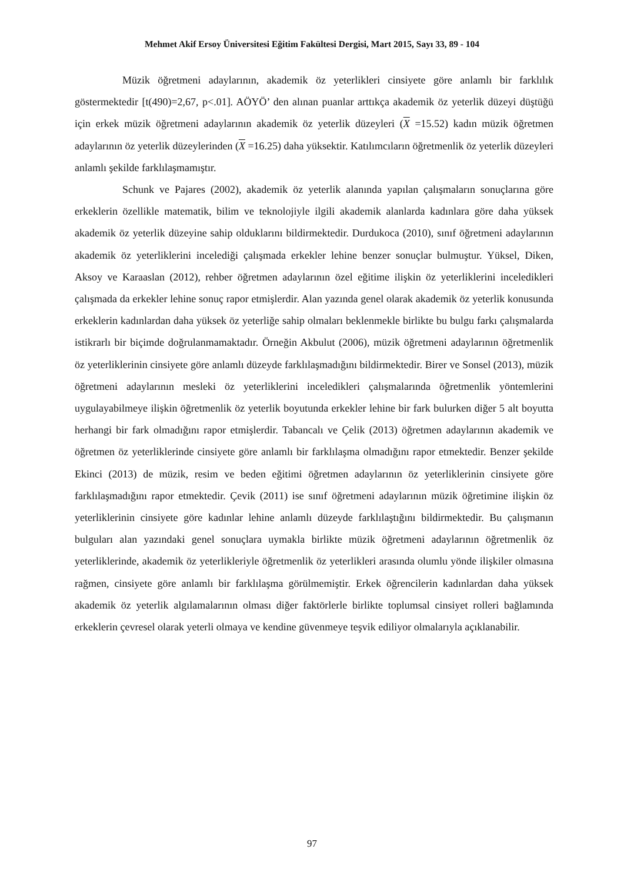Mehmet Akif Ersoy Üniversitesi Eğitim Fakültesi Dergisi, Mart 2015, Sayı 33, 89 - 104
Müzik öğretmeni adaylarının, akademik öz yeterlikleri cinsiyete göre anlamlı bir farklılık göstermektedir [t(490)=2,67, p<.01]. AÖYÖ’ den alınan puanlar arttıkça akademik öz yeterlik düzeyi düştüğü için erkek müzik öğretmeni adaylarının akademik öz yeterlik düzeyleri (X =15.52) kadın müzik öğretmen adaylarının öz yeterlik düzeylerinden (X =16.25) daha yüksektir. Katılımcıların öğretmenlik öz yeterlik düzeyleri anlamlı şekilde farklılaşmamıştır.
Schunk ve Pajares (2002), akademik öz yeterlik alanında yapılan çalışmaların sonuçlarına göre erkeklerin özellikle matematik, bilim ve teknolojiyle ilgili akademik alanlarda kadınlara göre daha yüksek akademik öz yeterlik düzeyine sahip olduklarını bildirmektedir. Durdukoca (2010), sınıf öğretmeni adaylarının akademik öz yeterliklerini incelediği çalışmada erkekler lehine benzer sonuçlar bulmuştur. Yüksel, Diken, Aksoy ve Karaaslan (2012), rehber öğretmen adaylarının özel eğitime ilişkin öz yeterliklerini inceledikleri çalışmada da erkekler lehine sonuç rapor etmişlerdir. Alan yazında genel olarak akademik öz yeterlik konusunda erkeklerin kadınlardan daha yüksek öz yeterliğe sahip olmaları beklenmekle birlikte bu bulgu farkı çalışmalarda istikrarlı bir biçimde doğrulanmamaktadır. Örneğin Akbulut (2006), müzik öğretmeni adaylarının öğretmenlik öz yeterliklerinin cinsiyete göre anlamlı düzeyde farklılaşmadığını bildirmektedir. Birer ve Sonsel (2013), müzik öğretmeni adaylarının mesleki öz yeterliklerini inceledikleri çalışmalarında öğretmenlik yöntemlerini uygulayabilmeye ilişkin öğretmenlik öz yeterlik boyutunda erkekler lehine bir fark bulurken diğer 5 alt boyutta herhangi bir fark olmadığını rapor etmişlerdir. Tabancalı ve Çelik (2013) öğretmen adaylarının akademik ve öğretmen öz yeterliklerinde cinsiyete göre anlamlı bir farklılaşma olmadığını rapor etmektedir. Benzer şekilde Ekinci (2013) de müzik, resim ve beden eğitimi öğretmen adaylarının öz yeterliklerinin cinsiyete göre farklılaşmadığını rapor etmektedir. Çevik (2011) ise sınıf öğretmeni adaylarının müzik öğretimine ilişkin öz yeterliklerinin cinsiyete göre kadınlar lehine anlamlı düzeyde farklılaştığını bildirmektedir. Bu çalışmanın bulguları alan yazındaki genel sonuçlara uymakla birlikte müzik öğretmeni adaylarının öğretmenlik öz yeterliklerinde, akademik öz yeterlikleriyle öğretmenlik öz yeterlikleri arasında olumlu yönde ilişkiler olmasına rağmen, cinsiyete göre anlamlı bir farklılaşma görülmemiştir. Erkek öğrencilerin kadınlardan daha yüksek akademik öz yeterlik algılamalarının olması diğer faktörlerle birlikte toplumsal cinsiyet rolleri bağlamında erkeklerin çevresel olarak yeterli olmaya ve kendine güvenmeye teşvik ediliyor olmalarıyla açıklanabilir.
97